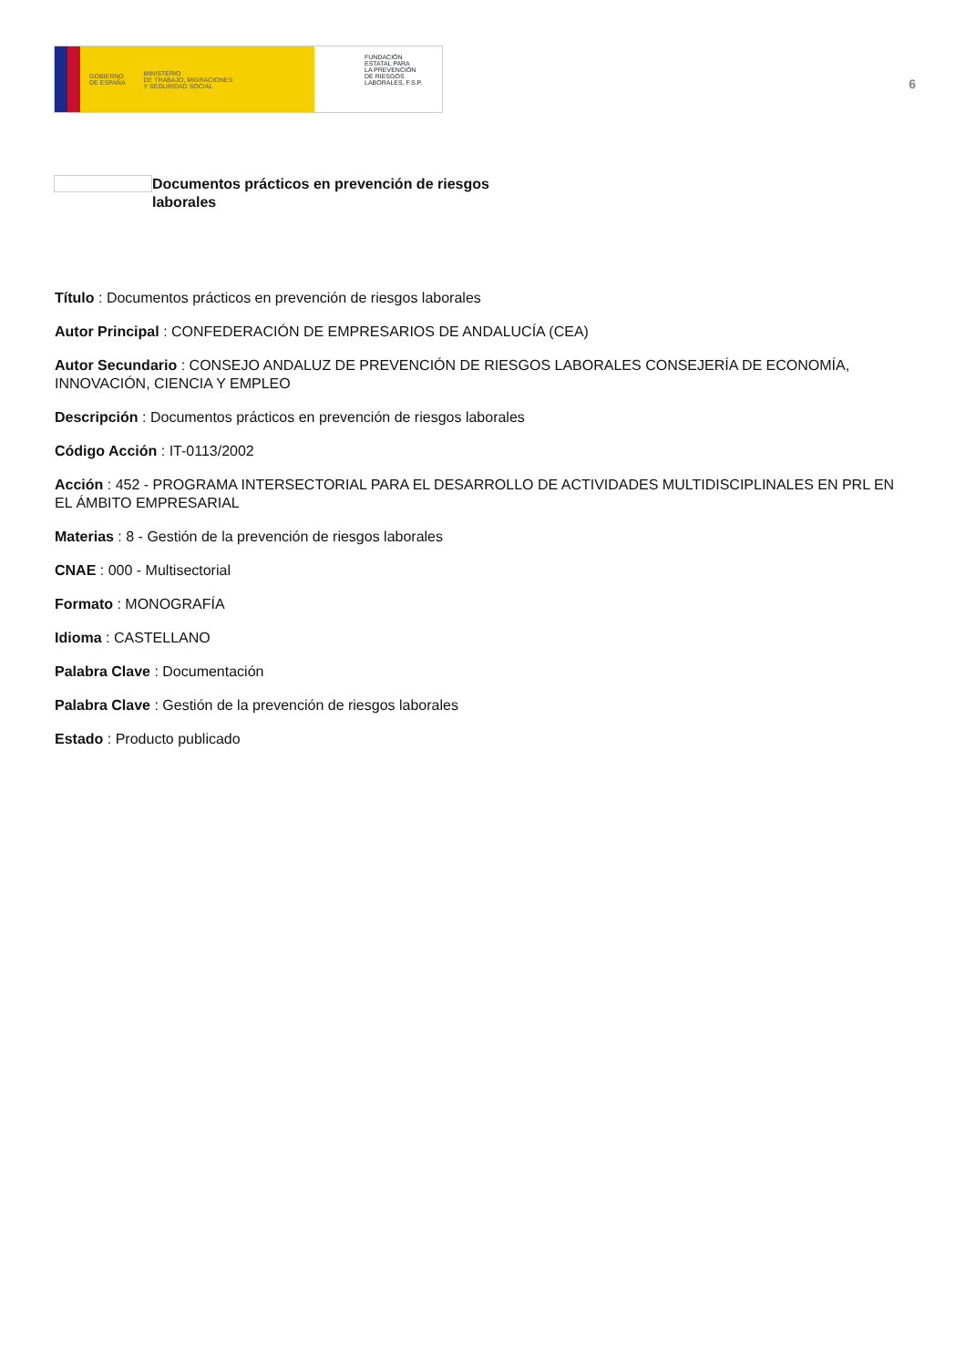GOBIERNO
DE ESPAÑA MINISTERIO
DE TRABAJO, MIGRACIONES
Y SEGURIDAD SOCIAL
FUNDACIÓN
ESTATAL PARA
LA PREVENCIÓN
DE RIESGOS
LABORALES, F.S.P.
6
Documentos prácticos en prevención de riesgos laborales
Título : Documentos prácticos en prevención de riesgos laborales
Autor Principal : CONFEDERACIÓN DE EMPRESARIOS DE ANDALUCÍA (CEA)
Autor Secundario : CONSEJO ANDALUZ DE PREVENCIÓN DE RIESGOS LABORALES CONSEJERÍA DE ECONOMÍA, INNOVACIÓN, CIENCIA Y EMPLEO
Descripción : Documentos prácticos en prevención de riesgos laborales
Código Acción : IT-0113/2002
Acción : 452 - PROGRAMA INTERSECTORIAL PARA EL DESARROLLO DE ACTIVIDADES MULTIDISCIPLINALES EN PRL EN EL ÁMBITO EMPRESARIAL
Materias : 8 - Gestión de la prevención de riesgos laborales
CNAE : 000 - Multisectorial
Formato : MONOGRAFÍA
Idioma : CASTELLANO
Palabra Clave : Documentación
Palabra Clave : Gestión de la prevención de riesgos laborales
Estado : Producto publicado